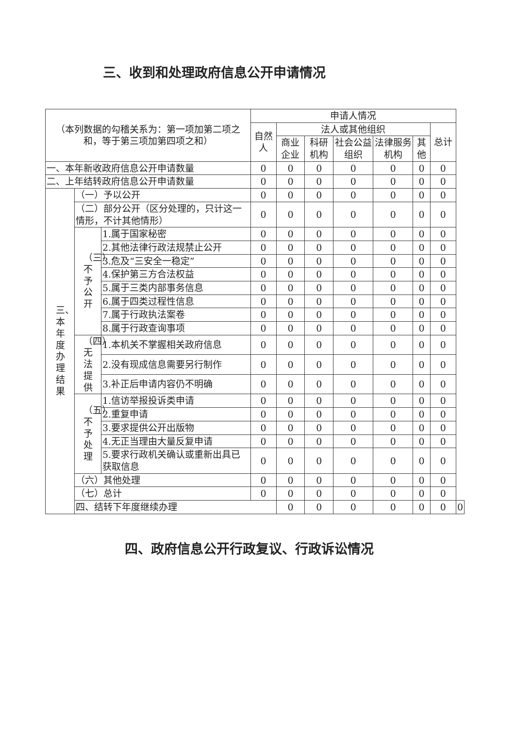三、收到和处理政府信息公开申请情况
| （本列数据的勾稽关系为：第一项加第二项之和，等于第三项加第四项之和） | | | 申请人情况 | | | | | | | |
| --- | --- | --- | --- | --- | --- | --- | --- | --- | --- | --- |
| | | | 自然人 | 法人或其他组织 | | | | | 总计 | |
| | | | | 商业企业 | 科研机构 | 社会公益组织 | 法律服务机构 | 其他 | | |
| 一、本年新收政府信息公开申请数量 | | | 0 | 0 | 0 | 0 | 0 | 0 | 0 | |
| 二、上年结转政府信息公开申请数量 | | | 0 | 0 | 0 | 0 | 0 | 0 | 0 | |
| 三、本年度办理结果 | （一）予以公开 | | 0 | 0 | 0 | 0 | 0 | 0 | 0 | |
| | （二）部分公开（区分处理的，只计这一情形，不计其他情形） | | 0 | 0 | 0 | 0 | 0 | 0 | 0 | |
| | （三）不予公开 | 1.属于国家秘密 | 0 | 0 | 0 | 0 | 0 | 0 | 0 | |
| | | 2.其他法律行政法规禁止公开 | 0 | 0 | 0 | 0 | 0 | 0 | 0 | |
| | | 3.危及“三安全一稳定” | 0 | 0 | 0 | 0 | 0 | 0 | 0 | |
| | | 4.保护第三方合法权益 | 0 | 0 | 0 | 0 | 0 | 0 | 0 | |
| | | 5.属于三类内部事务信息 | 0 | 0 | 0 | 0 | 0 | 0 | 0 | |
| | | 6.属于四类过程性信息 | 0 | 0 | 0 | 0 | 0 | 0 | 0 | |
| | | 7.属于行政执法案卷 | 0 | 0 | 0 | 0 | 0 | 0 | 0 | |
| | | 8.属于行政查询事项 | 0 | 0 | 0 | 0 | 0 | 0 | 0 | |
| | （四）无法提供 | 1.本机关不掌握相关政府信息 | 0 | 0 | 0 | 0 | 0 | 0 | 0 | |
| | | 2.没有现成信息需要另行制作 | 0 | 0 | 0 | 0 | 0 | 0 | 0 | |
| | | 3.补正后申请内容仍不明确 | 0 | 0 | 0 | 0 | 0 | 0 | 0 | |
| | （五）不予处理 | 1.信访举报投诉类申请 | 0 | 0 | 0 | 0 | 0 | 0 | 0 | |
| | | 2.重复申请 | 0 | 0 | 0 | 0 | 0 | 0 | 0 | |
| | | 3.要求提供公开出版物 | 0 | 0 | 0 | 0 | 0 | 0 | 0 | |
| | | 4.无正当理由大量反复申请 | 0 | 0 | 0 | 0 | 0 | 0 | 0 | |
| | | 5.要求行政机关确认或重新出具已获取信息 | 0 | 0 | 0 | 0 | 0 | 0 | 0 | |
| | （六）其他处理 | | 0 | 0 | 0 | 0 | 0 | 0 | 0 | |
| | （七）总计 | | 0 | 0 | 0 | 0 | 0 | 0 | 0 | |
| | 四、结转下年度继续办理 | | | 0 | 0 | 0 | 0 | 0 | 0 | 0 |
四、政府信息公开行政复议、行政诉讼情况